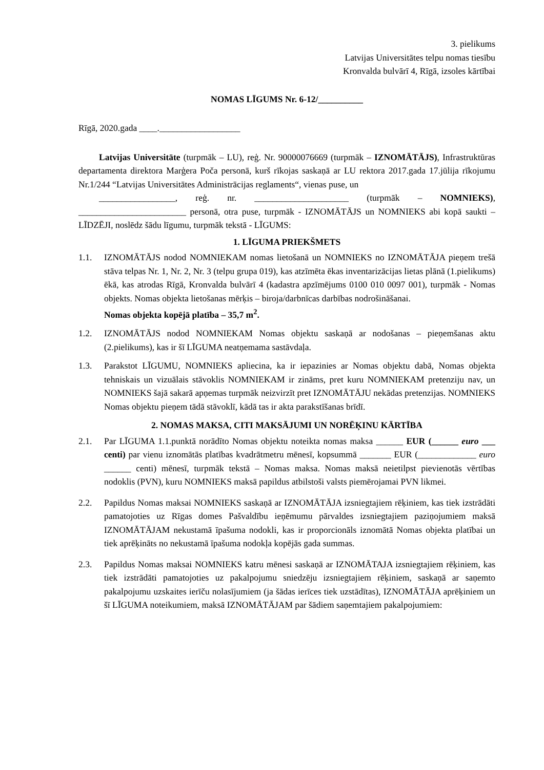3. pielikums
Latvijas Universitātes telpu nomas tiesību
Kronvalda bulvārī 4, Rīgā, izsoles kārtībai
NOMAS LĪGUMS Nr. 6-12/__________
Rīgā, 2020.gada ____.__________________
Latvijas Universitāte (turpmāk – LU), reģ. Nr. 90000076669 (turpmāk – IZNOMĀTĀJS), Infrastruktūras departamenta direktora Marģera Poča personā, kurš rīkojas saskaņā ar LU rektora 2017.gada 17.jūlija rīkojumu Nr.1/244 “Latvijas Universitātes Administrācijas reglaments“, vienas puse, un
_________________, reģ. nr. _____________________ (turpmāk – NOMNIEKS), ________________________ personā, otra puse, turpmāk - IZNOMĀTĀJS un NOMNIEKS abi kopā saukti – LĪDZĒJI, noslēdz šādu līgumu, turpmāk tekstā - LĪGUMS:
1. LĪGUMA PRIEKŠMETS
1.1. IZNOMĀTĀJS nodod NOMNIEKAM nomas lietošanā un NOMNIEKS no IZNOMĀTĀJA pieņem trešā stāva telpas Nr. 1, Nr. 2, Nr. 3 (telpu grupa 019), kas atzīmēta ēkas inventarizācijas lietas plānā (1.pielikums) ēkā, kas atrodas Rīgā, Kronvalda bulvārī 4 (kadastra apzīmējums 0100 010 0097 001), turpmāk - Nomas objekts. Nomas objekta lietošanas mērķis – biroja/darbnīcas darbības nodrošināšanai.
Nomas objekta kopējā platība – 35,7 m<sup>2</sup>.
1.2. IZNOMĀTĀJS nodod NOMNIEKAM Nomas objektu saskaņā ar nodošanas – pieņemšanas aktu (2.pielikums), kas ir šī LĪGUMA neatņemama sastāvdaļa.
1.3. Parakstot LĪGUMU, NOMNIEKS apliecina, ka ir iepazinies ar Nomas objektu dabā, Nomas objekta tehniskais un vizuālais stāvoklis NOMNIEKAM ir zināms, pret kuru NOMNIEKAM pretenziju nav, un NOMNIEKS šajā sakarā apņemas turpmāk neizvirzīt pret IZNOMĀTĀJU nekādas pretenzijas. NOMNIEKS Nomas objektu pieņem tādā stāvoklī, kādā tas ir akta parakstīšanas brīdī.
2. NOMAS MAKSA, CITI MAKSĀJUMI UN NORĒĶINU KĀRTĪBA
2.1. Par LĪGUMA 1.1.punktā norādīto Nomas objektu noteikta nomas maksa ______ EUR (______ euro ___ centi) par vienu iznomātās platības kvadrātmetru mēnesī, kopsummā _______ EUR (_____________ euro ______ centi) mēnesī, turpmāk tekstā – Nomas maksa. Nomas maksā neietilpst pievienotās vērtības nodoklis (PVN), kuru NOMNIEKS maksā papildus atbilstoši valsts piemērojamai PVN likmei.
2.2. Papildus Nomas maksai NOMNIEKS saskaņā ar IZNOMĀTĀJA izsniegtajiem rēķiniem, kas tiek izstrādāti pamatojoties uz Rīgas domes Pašvaldību ieņēmumu pārvaldes izsniegtajiem paziņojumiem maksā IZNOMĀTĀJAM nekustamā īpašuma nodokli, kas ir proporcionāls iznomātā Nomas objekta platībai un tiek aprēķināts no nekustamā īpašuma nodokļa kopējās gada summas.
2.3. Papildus Nomas maksai NOMNIEKS katru mēnesi saskaņā ar IZNOMĀTAJA izsniegtajiem rēķiniem, kas tiek izstrādāti pamatojoties uz pakalpojumu sniedzēju izsniegtajiem rēķiniem, saskaņā ar saņemto pakalpojumu uzskaites ierīču nolasījumiem (ja šādas ierīces tiek uzstādītas), IZNOMĀTĀJA aprēķiniem un šī LĪGUMA noteikumiem, maksā IZNOMĀTĀJAM par šādiem saņemtajiem pakalpojumiem: